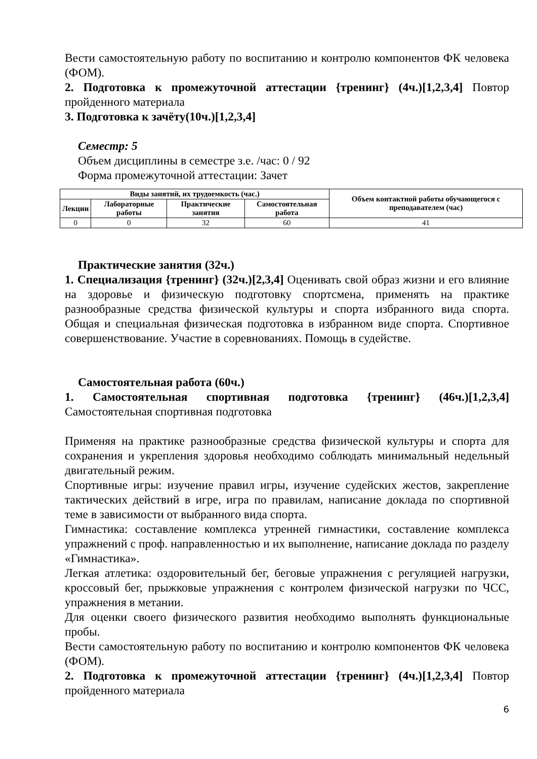Вести самостоятельную работу по воспитанию и контролю компонентов ФК человека (ФОМ).
2. Подготовка к промежуточной аттестации {тренинг} (4ч.)[1,2,3,4] Повтор пройденного материала
3. Подготовка к зачёту(10ч.)[1,2,3,4]
Семестр: 5
Объем дисциплины в семестре з.е. /час: 0 / 92
Форма промежуточной аттестации: Зачет
| Виды занятий, их трудоемкость (час.) | | | | Объем контактной работы обучающегося с преподавателем (час) |
| --- | --- | --- | --- | --- |
| Лекции | Лабораторные работы | Практические занятия | Самостоятельная работа | |
| 0 | 0 | 32 | 60 | 41 |
Практические занятия (32ч.)
1. Специализация {тренинг} (32ч.)[2,3,4] Оценивать свой образ жизни и его влияние на здоровье и физическую подготовку спортсмена, применять на практике разнообразные средства физической культуры и спорта избранного вида спорта. Общая и специальная физическая подготовка в избранном виде спорта. Спортивное совершенствование. Участие в соревнованиях. Помощь в судействе.
Самостоятельная работа (60ч.)
1. Самостоятельная спортивная подготовка {тренинг} (46ч.)[1,2,3,4] Самостоятельная спортивная подготовка
Применяя на практике разнообразные средства физической культуры и спорта для сохранения и укрепления здоровья необходимо соблюдать минимальный недельный двигательный режим.
Спортивные игры: изучение правил игры, изучение судейских жестов, закрепление тактических действий в игре, игра по правилам, написание доклада по спортивной теме в зависимости от выбранного вида спорта.
Гимнастика: составление комплекса утренней гимнастики, составление комплекса упражнений с проф. направленностью и их выполнение, написание доклада по разделу «Гимнастика».
Легкая атлетика: оздоровительный бег, беговые упражнения с регуляцией нагрузки, кроссовый бег, прыжковые упражнения с контролем физической нагрузки по ЧСС, упражнения в метании.
Для оценки своего физического развития необходимо выполнять функциональные пробы.
Вести самостоятельную работу по воспитанию и контролю компонентов ФК человека (ФОМ).
2. Подготовка к промежуточной аттестации {тренинг} (4ч.)[1,2,3,4] Повтор пройденного материала
6